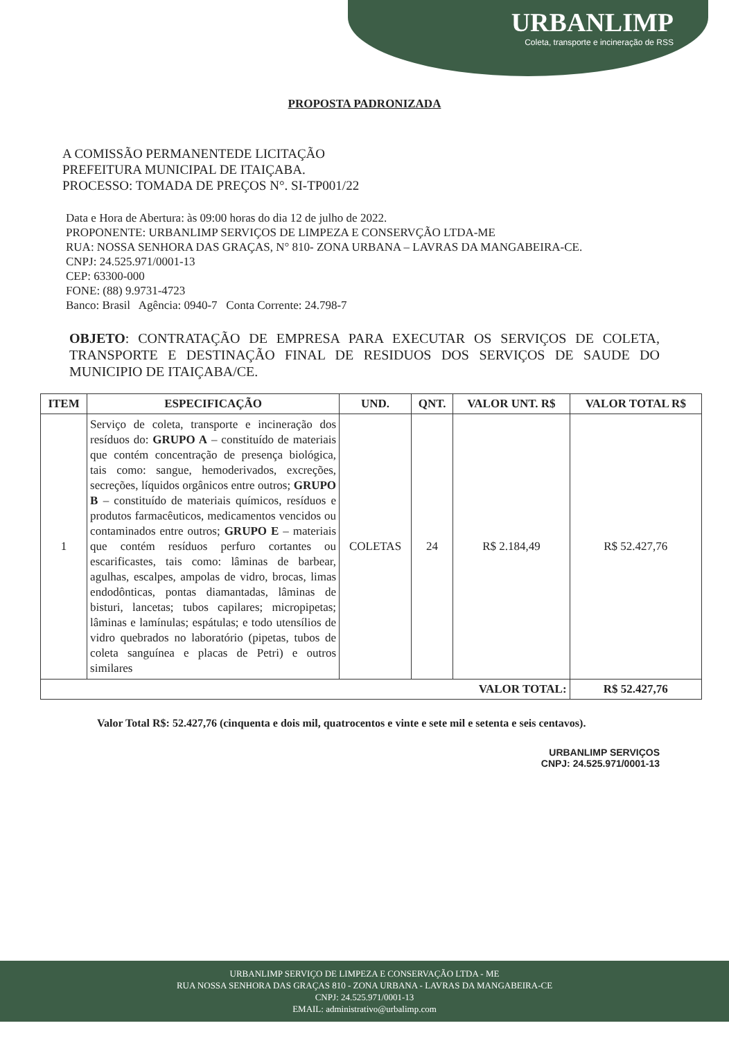URBANLIMP
Coleta, transporte e incineração de RSS
PROPOSTA PADRONIZADA
A COMISSÃO PERMANENTEDE LICITAÇÃO
PREFEITURA MUNICIPAL DE ITAIÇABA.
PROCESSO: TOMADA DE PREÇOS N°. SI-TP001/22
Data e Hora de Abertura: às 09:00 horas do dia 12 de julho de 2022.
PROPONENTE: URBANLIMP SERVIÇOS DE LIMPEZA E CONSERVÇÃO LTDA-ME
RUA: NOSSA SENHORA DAS GRAÇAS, N° 810- ZONA URBANA – LAVRAS DA MANGABEIRA-CE.
CNPJ: 24.525.971/0001-13
CEP: 63300-000
FONE: (88) 9.9731-4723
Banco: Brasil Agência: 0940-7 Conta Corrente: 24.798-7
OBJETO: CONTRATAÇÃO DE EMPRESA PARA EXECUTAR OS SERVIÇOS DE COLETA, TRANSPORTE E DESTINAÇÃO FINAL DE RESIDUOS DOS SERVIÇOS DE SAUDE DO MUNICIPIO DE ITAIÇABA/CE.
| ITEM | ESPECIFICAÇÃO | UND. | QNT. | VALOR UNT. R$ | VALOR TOTAL R$ |
| --- | --- | --- | --- | --- | --- |
| 1 | Serviço de coleta, transporte e incineração dos resíduos do: GRUPO A – constituído de materiais que contém concentração de presença biológica, tais como: sangue, hemoderivados, excreções, secreções, líquidos orgânicos entre outros; GRUPO B – constituído de materiais químicos, resíduos e produtos farmacêuticos, medicamentos vencidos ou contaminados entre outros; GRUPO E – materiais que contém resíduos perfuro cortantes ou escarificastes, tais como: lâminas de barbear, agulhas, escalpes, ampolas de vidro, brocas, limas endodônticas, pontas diamantadas, lâminas de bisturi, lancetas; tubos capilares; micropipetas; lâminas e lamínulas; espátulas; e todo utensílios de vidro quebrados no laboratório (pipetas, tubos de coleta sanguínea e placas de Petri) e outros similares | COLETAS | 24 | R$ 2.184,49 | R$ 52.427,76 |
| VALOR TOTAL: | | | | | R$ 52.427,76 |
Valor Total R$: 52.427,76 (cinquenta e dois mil, quatrocentos e vinte e sete mil e setenta e seis centavos).
URBANLIMP SERVIÇOS
CNPJ: 24.525.971/0001-13
URBANLIMP SERVIÇO DE LIMPEZA E CONSERVAÇÃO LTDA - ME
RUA NOSSA SENHORA DAS GRAÇAS 810 - ZONA URBANA - LAVRAS DA MANGABEIRA-CE
CNPJ: 24.525.971/0001-13
EMAIL: administrativo@urbalimp.com